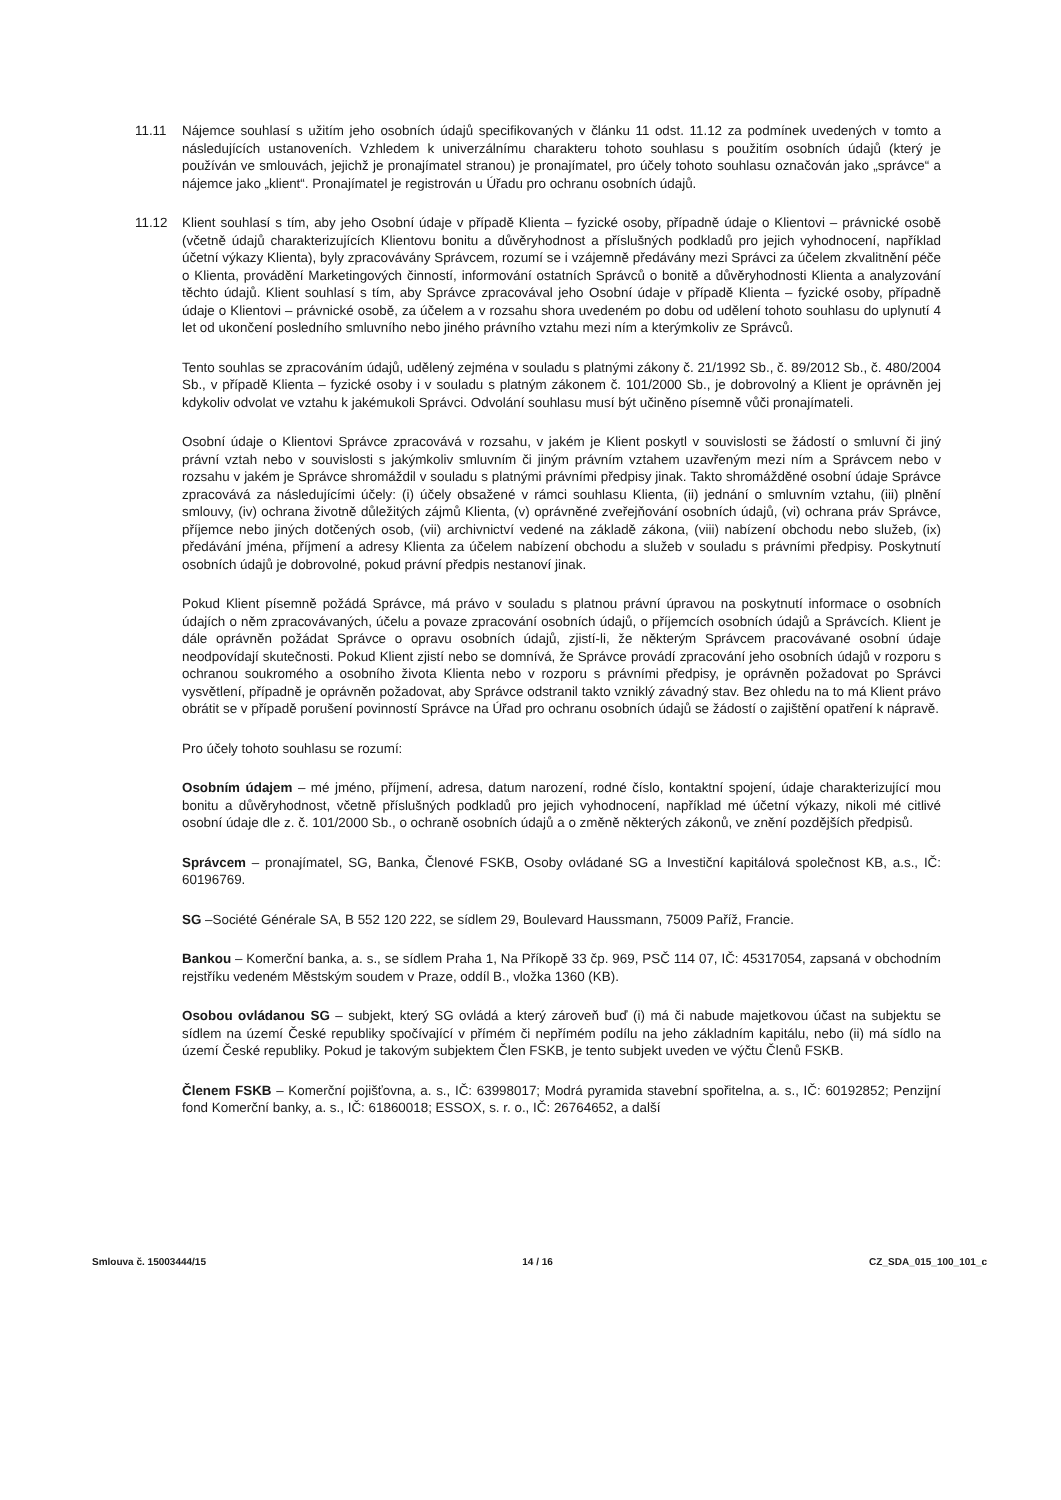11.11 Nájemce souhlasí s užitím jeho osobních údajů specifikovaných v článku 11 odst. 11.12 za podmínek uvedených v tomto a následujících ustanoveních. Vzhledem k univerzálnímu charakteru tohoto souhlasu s použitím osobních údajů (který je používán ve smlouvách, jejichž je pronajímatel stranou) je pronajímatel, pro účely tohoto souhlasu označován jako „správce“ a nájemce jako „klient“. Pronajímatel je registrován u Úřadu pro ochranu osobních údajů.
11.12 Klient souhlasí s tím, aby jeho Osobní údaje v případě Klienta – fyzické osoby, případně údaje o Klientovi – právnické osobě (včetně údajů charakterizujících Klientovu bonitu a důvěryhodnost a příslušných podkladů pro jejich vyhodnocení, například účetní výkazy Klienta), byly zpracovávány Správcem, rozumí se i vzájemně předávány mezi Správci za účelem zkvalitnění péče o Klienta, provádění Marketingových činností, informování ostatních Správců o bonitě a důvěryhodnosti Klienta a analyzování těchto údajů. Klient souhlasí s tím, aby Správce zpracovával jeho Osobní údaje v případě Klienta – fyzické osoby, případně údaje o Klientovi – právnické osobě, za účelem a v rozsahu shora uvedeném po dobu od udělení tohoto souhlasu do uplynutí 4 let od ukončení posledního smluvního nebo jiného právního vztahu mezi ním a kterýmkoliv ze Správců.
Tento souhlas se zpracováním údajů, udělený zejména v souladu s platnými zákony č. 21/1992 Sb., č. 89/2012 Sb., č. 480/2004 Sb., v případě Klienta – fyzické osoby i v souladu s platným zákonem č. 101/2000 Sb., je dobrovolný a Klient je oprávněn jej kdykoliv odvolat ve vztahu k jakémukoli Správci. Odvolání souhlasu musí být učiněno písemně vůči pronajímateli.
Osobní údaje o Klientovi Správce zpracovává v rozsahu, v jakém je Klient poskytl v souvislosti se žádostí o smluvní či jiný právní vztah nebo v souvislosti s jakýmkoliv smluvním či jiným právním vztahem uzavřeným mezi ním a Správcem nebo v rozsahu v jakém je Správce shromáždil v souladu s platnými právními předpisy jinak. Takto shromážděné osobní údaje Správce zpracovává za následujícími účely: (i) účely obsažené v rámci souhlasu Klienta, (ii) jednání o smluvním vztahu, (iii) plnění smlouvy, (iv) ochrana životně důležitých zájmů Klienta, (v) oprávněné zveřejňování osobních údajů, (vi) ochrana práv Správce, příjemce nebo jiných dotčených osob, (vii) archivnictví vedené na základě zákona, (viii) nabízení obchodu nebo služeb, (ix) předávání jména, příjmení a adresy Klienta za účelem nabízení obchodu a služeb v souladu s právními předpisy. Poskytnutí osobních údajů je dobrovolné, pokud právní předpis nestanoví jinak.
Pokud Klient písemně požádá Správce, má právo v souladu s platnou právní úpravou na poskytnutí informace o osobních údajích o něm zpracovávaných, účelu a povaze zpracování osobních údajů, o příjemcích osobních údajů a Správcích. Klient je dále oprávněn požádat Správce o opravu osobních údajů, zjistí-li, že některým Správcem pracovávané osobní údaje neodpovídají skutečnosti. Pokud Klient zjistí nebo se domnívá, že Správce provádí zpracování jeho osobních údajů v rozporu s ochranou soukromého a osobního života Klienta nebo v rozporu s právními předpisy, je oprávněn požadovat po Správci vysvětlení, případně je oprávněn požadovat, aby Správce odstranil takto vzniklý závadný stav. Bez ohledu na to má Klient právo obrátit se v případě porušení povinností Správce na Úřad pro ochranu osobních údajů se žádostí o zajištění opatření k nápravě.
Pro účely tohoto souhlasu se rozumí:
Osobním údajem – mé jméno, příjmení, adresa, datum narození, rodné číslo, kontaktní spojení, údaje charakterizující mou bonitu a důvěryhodnost, včetně příslušných podkladů pro jejich vyhodnocení, například mé účetní výkazy, nikoli mé citlivé osobní údaje dle z. č. 101/2000 Sb., o ochraně osobních údajů a o změně některých zákonů, ve znění pozdějších předpisů.
Správcem – pronajímatel, SG, Banka, Členové FSKB, Osoby ovládané SG a Investiční kapitálová společnost KB, a.s., IČ: 60196769.
SG –Société Générale SA, B 552 120 222, se sídlem 29, Boulevard Haussmann, 75009 Paříž, Francie.
Bankou – Komerční banka, a. s., se sídlem Praha 1, Na Příkopě 33 čp. 969, PSČ 114 07, IČ: 45317054, zapsaná v obchodním rejstříku vedeném Městským soudem v Praze, oddíl B., vložka 1360 (KB).
Osobou ovládanou SG – subjekt, který SG ovládá a který zároveň buď (i) má či nabude majetkovou účast na subjektu se sídlem na území České republiky spočívající v přímém či nepřímém podílu na jeho základním kapitálu, nebo (ii) má sídlo na území České republiky. Pokud je takovým subjektem Člen FSKB, je tento subjekt uveden ve výčtu Členů FSKB.
Členem FSKB – Komerční pojišťovna, a. s., IČ: 63998017; Modrá pyramida stavební spořitelna, a. s., IČ: 60192852; Penzijní fond Komerční banky, a. s., IČ: 61860018; ESSOX, s. r. o., IČ: 26764652, a další
Smlouva č. 15003444/15 14 / 16 CZ_SDA_015_100_101_c